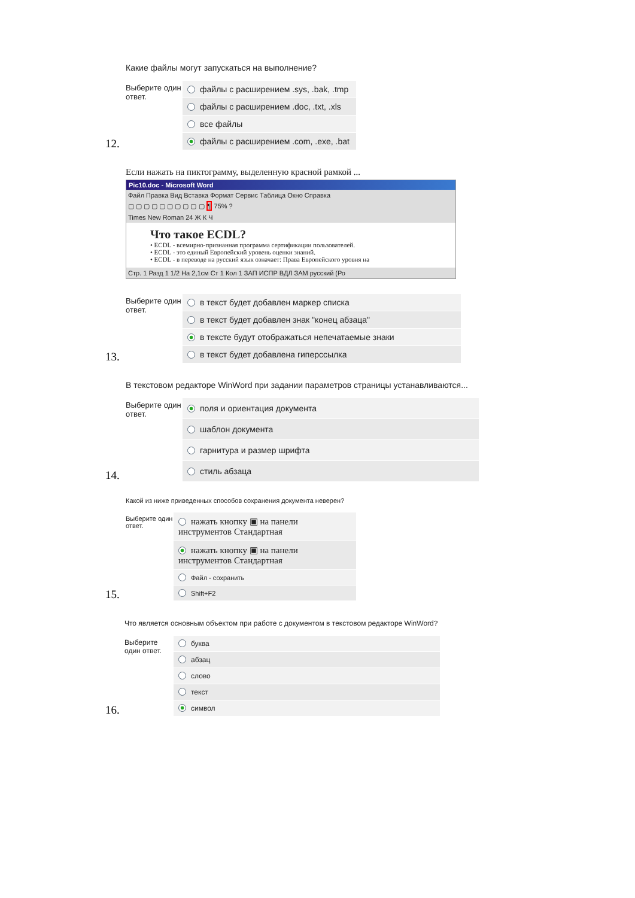Какие файлы могут запускаться на выполнение?
12.
Выберите один ответ.
файлы с расширением .sys, .bak, .tmp
файлы с расширением .doc, .txt, .xls
все файлы
файлы с расширением .com, .exe, .bat
Если нажать на пиктограмму, выделенную красной рамкой ...
Pic10.doc - Microsoft Word
Файл Правка Вид Вставка Формат Сервис Таблица Окно Справка
▢ ▢ ▢ ▢ ▢ ▢ ▢ ▢ ▢ ▢ ¶ 75% ?
Times New Roman 24 Ж К Ч
Что такое ECDL?
• ECDL - всемирно-признанная программа сертификации пользователей.
• ECDL - это единый Европейский уровень оценки знаний.
• ECDL - в переводе на русский язык означает: Права Европейского уровня на
Стр. 1 Разд 1 1/2 На 2,1см Ст 1 Кол 1 ЗАП ИСПР ВДЛ ЗАМ русский (Ро
13.
Выберите один ответ.
в текст будет добавлен маркер списка
в текст будет добавлен знак "конец абзаца"
в тексте будут отображаться непечатаемые знаки
в текст будет добавлена гиперссылка
В текстовом редакторе WinWord при задании параметров страницы устанавливаются...
14.
Выберите один ответ.
поля и ориентация документа
шаблон документа
гарнитура и размер шрифта
стиль абзаца
Какой из ниже приведенных способов сохранения документа неверен?
15.
Выберите один ответ.
нажать кнопку ▣ на панели инструментов Стандартная
нажать кнопку ▣ на панели инструментов Стандартная
Файл - сохранить
Shift+F2
Что является основным объектом при работе с документом в текстовом редакторе WinWord?
16.
Выберите один ответ.
буква
абзац
слово
текст
символ